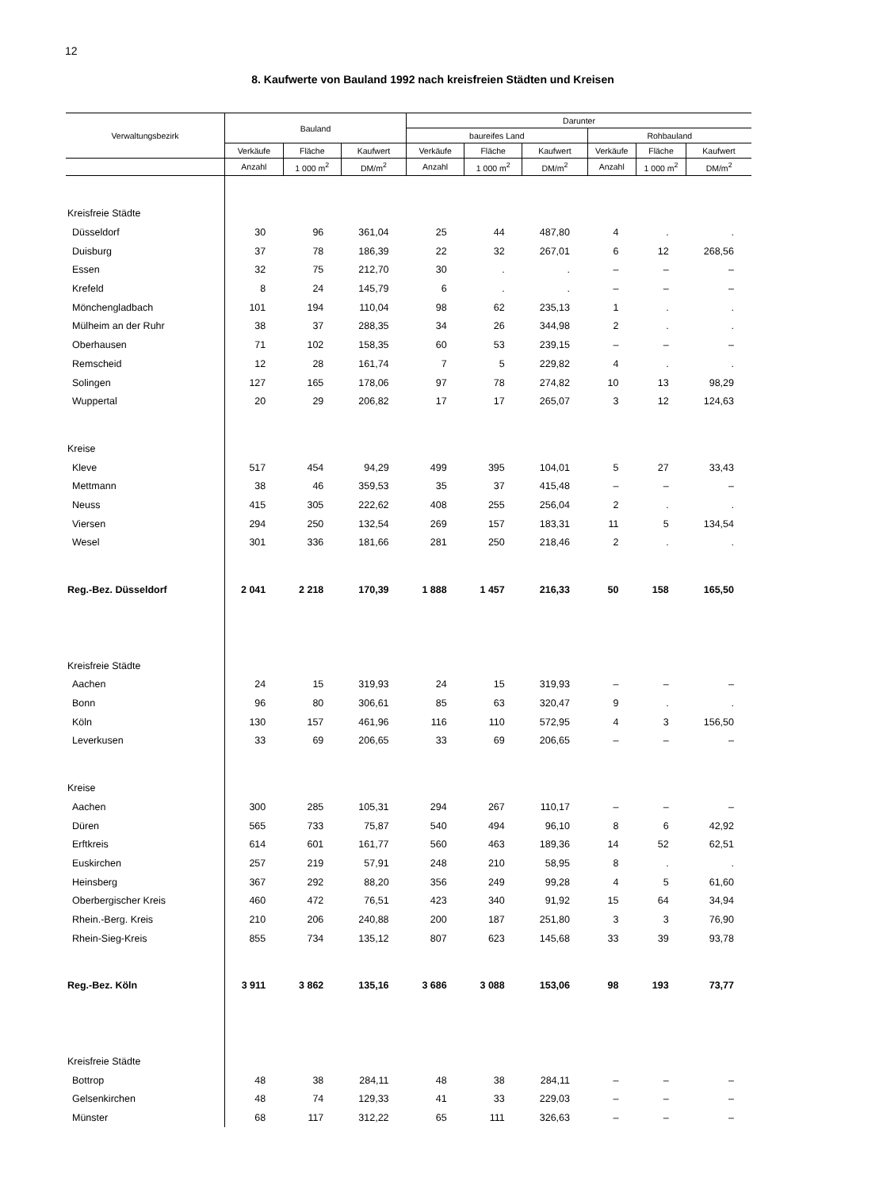12
8. Kaufwerte von Bauland 1992 nach kreisfreien Städten und Kreisen
| Verwaltungsbezirk | Bauland | | | Darunter | | | | | |
| --- | --- | --- | --- | --- | --- | --- | --- | --- | --- |
| | | | | baureifes Land | | | Rohbauland | | |
| | Verkäufe | Fläche | Kaufwert | Verkäufe | Fläche | Kaufwert | Verkäufe | Fläche | Kaufwert |
| | Anzahl | 1 000 m<sup>2</sup> | DM/m<sup>2</sup> | Anzahl | 1 000 m<sup>2</sup> | DM/m<sup>2</sup> | Anzahl | 1 000 m<sup>2</sup> | DM/m<sup>2</sup> |
| Kreisfreie Städte | | | | | | | | | |
| Düsseldorf | 30 | 96 | 361,04 | 25 | 44 | 487,80 | 4 | . | . |
| Duisburg | 37 | 78 | 186,39 | 22 | 32 | 267,01 | 6 | 12 | 268,56 |
| Essen | 32 | 75 | 212,70 | 30 | . | . | – | – | – |
| Krefeld | 8 | 24 | 145,79 | 6 | . | . | – | – | – |
| Mönchengladbach | 101 | 194 | 110,04 | 98 | 62 | 235,13 | 1 | . | . |
| Mülheim an der Ruhr | 38 | 37 | 288,35 | 34 | 26 | 344,98 | 2 | . | . |
| Oberhausen | 71 | 102 | 158,35 | 60 | 53 | 239,15 | – | – | – |
| Remscheid | 12 | 28 | 161,74 | 7 | 5 | 229,82 | 4 | . | . |
| Solingen | 127 | 165 | 178,06 | 97 | 78 | 274,82 | 10 | 13 | 98,29 |
| Wuppertal | 20 | 29 | 206,82 | 17 | 17 | 265,07 | 3 | 12 | 124,63 |
| Kreise | | | | | | | | | |
| Kleve | 517 | 454 | 94,29 | 499 | 395 | 104,01 | 5 | 27 | 33,43 |
| Mettmann | 38 | 46 | 359,53 | 35 | 37 | 415,48 | – | – | – |
| Neuss | 415 | 305 | 222,62 | 408 | 255 | 256,04 | 2 | . | . |
| Viersen | 294 | 250 | 132,54 | 269 | 157 | 183,31 | 11 | 5 | 134,54 |
| Wesel | 301 | 336 | 181,66 | 281 | 250 | 218,46 | 2 | . | . |
| Reg.-Bez. Düsseldorf | 2 041 | 2 218 | 170,39 | 1 888 | 1 457 | 216,33 | 50 | 158 | 165,50 |
| Kreisfreie Städte | | | | | | | | | |
| Aachen | 24 | 15 | 319,93 | 24 | 15 | 319,93 | – | – | – |
| Bonn | 96 | 80 | 306,61 | 85 | 63 | 320,47 | 9 | . | . |
| Köln | 130 | 157 | 461,96 | 116 | 110 | 572,95 | 4 | 3 | 156,50 |
| Leverkusen | 33 | 69 | 206,65 | 33 | 69 | 206,65 | – | – | – |
| Kreise | | | | | | | | | |
| Aachen | 300 | 285 | 105,31 | 294 | 267 | 110,17 | – | – | – |
| Düren | 565 | 733 | 75,87 | 540 | 494 | 96,10 | 8 | 6 | 42,92 |
| Erftkreis | 614 | 601 | 161,77 | 560 | 463 | 189,36 | 14 | 52 | 62,51 |
| Euskirchen | 257 | 219 | 57,91 | 248 | 210 | 58,95 | 8 | . | . |
| Heinsberg | 367 | 292 | 88,20 | 356 | 249 | 99,28 | 4 | 5 | 61,60 |
| Oberbergischer Kreis | 460 | 472 | 76,51 | 423 | 340 | 91,92 | 15 | 64 | 34,94 |
| Rhein.-Berg. Kreis | 210 | 206 | 240,88 | 200 | 187 | 251,80 | 3 | 3 | 76,90 |
| Rhein-Sieg-Kreis | 855 | 734 | 135,12 | 807 | 623 | 145,68 | 33 | 39 | 93,78 |
| Reg.-Bez. Köln | 3 911 | 3 862 | 135,16 | 3 686 | 3 088 | 153,06 | 98 | 193 | 73,77 |
| Kreisfreie Städte | | | | | | | | | |
| Bottrop | 48 | 38 | 284,11 | 48 | 38 | 284,11 | – | – | – |
| Gelsenkirchen | 48 | 74 | 129,33 | 41 | 33 | 229,03 | – | – | – |
| Münster | 68 | 117 | 312,22 | 65 | 111 | 326,63 | – | – | – |